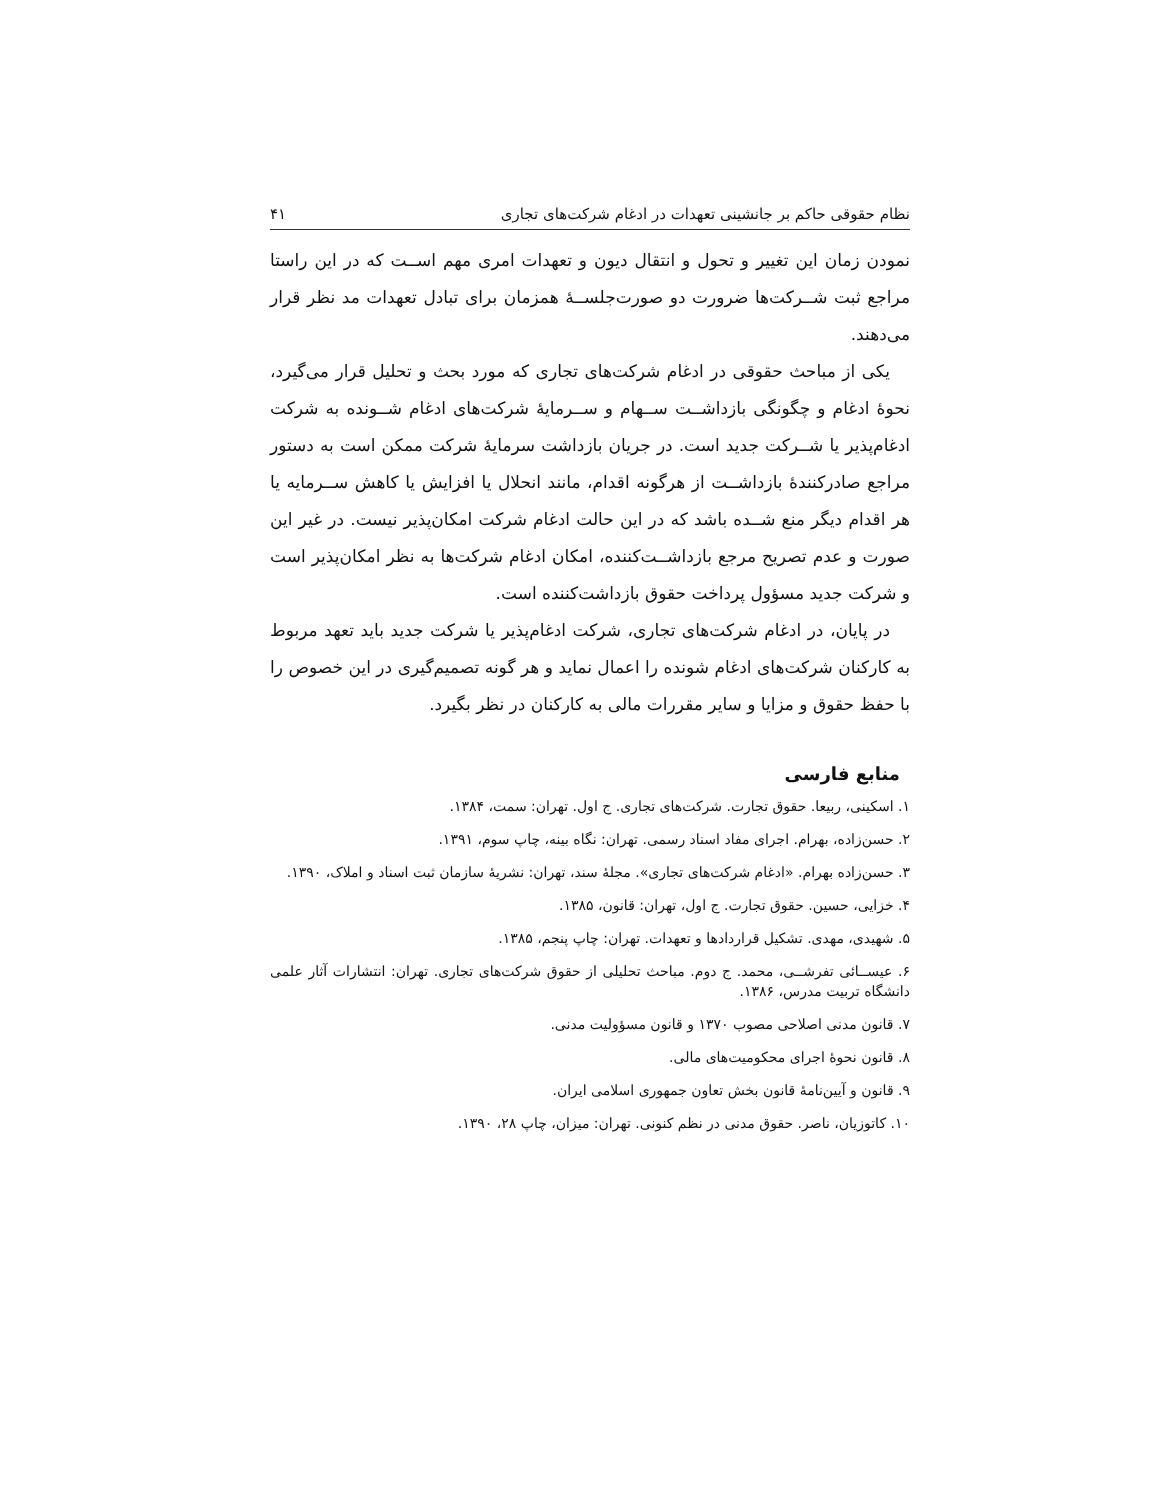نظام حقوقی حاکم بر جانشینی تعهدات در ادغام شرکت‌های تجاری ۴۱
نمودن زمان این تغییر و تحول و انتقال دیون و تعهدات امری مهم اســت که در این راستا مراجع ثبت شــرکت‌ها ضرورت دو صورت‌جلســۀ همزمان برای تبادل تعهدات مد نظر قرار می‌دهند.
یکی از مباحث حقوقی در ادغام شرکت‌های تجاری که مورد بحث و تحلیل قرار می‌گیرد، نحوۀ ادغام و چگونگی بازداشــت ســهام و ســرمایۀ شرکت‌های ادغام شــونده به شرکت ادغام‌پذیر یا شــرکت جدید است. در جریان بازداشت سرمایۀ شرکت ممکن است به دستور مراجع صادرکنندۀ بازداشــت از هرگونه اقدام، مانند انحلال یا افزایش یا کاهش ســرمایه یا هر اقدام دیگر منع شــده باشد که در این حالت ادغام شرکت امکان‌پذیر نیست. در غیر این صورت و عدم تصریح مرجع بازداشــت‌کننده، امکان ادغام شرکت‌ها به نظر امکان‌پذیر است و شرکت جدید مسؤول پرداخت حقوق بازداشت‌کننده است.
در پایان، در ادغام شرکت‌های تجاری، شرکت ادغام‌پذیر یا شرکت جدید باید تعهد مربوط به کارکنان شرکت‌های ادغام شونده را اعمال نماید و هر گونه تصمیم‌گیری در این خصوص را با حفظ حقوق و مزایا و سایر مقررات مالی به کارکنان در نظر بگیرد.
منابع فارسی
۱. اسکینی، ربیعا. حقوق تجارت. شرکت‌های تجاری. ج اول. تهران: سمت، ۱۳۸۴.
۲. حسن‌زاده، بهرام. اجرای مفاد اسناد رسمی. تهران: نگاه بینه، چاپ سوم، ۱۳۹۱.
۳. حسن‌زاده بهرام. «ادغام شرکت‌های تجاری». مجلۀ سند، تهران: نشریۀ سازمان ثبت اسناد و املاک، ۱۳۹۰.
۴. خزایی، حسین. حقوق تجارت. ج اول، تهران: قانون، ۱۳۸۵.
۵. شهیدی، مهدی. تشکیل قراردادها و تعهدات. تهران: چاپ پنجم، ۱۳۸۵.
۶. عیســائی تفرشــی، محمد. ج دوم. مباحث تحلیلی از حقوق شرکت‌های تجاری. تهران: انتشارات آثار علمی دانشگاه تربیت مدرس، ۱۳۸۶.
۷. قانون مدنی اصلاحی مصوب ۱۳۷۰ و قانون مسؤولیت مدنی.
۸. قانون نحوۀ اجرای محکومیت‌های مالی.
۹. قانون و آیین‌نامۀ قانون بخش تعاون جمهوری اسلامی ایران.
۱۰. کاتوزیان، ناصر. حقوق مدنی در نظم کنونی. تهران: میزان، چاپ ۲۸، ۱۳۹۰.